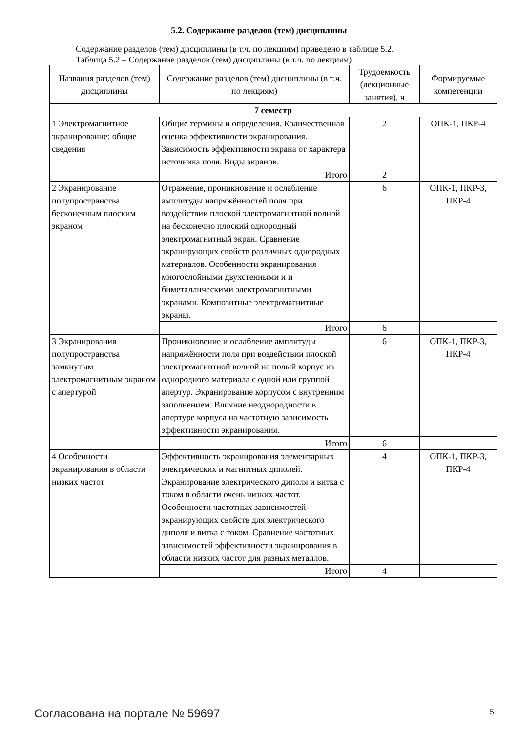5.2. Содержание разделов (тем) дисциплины
Содержание разделов (тем) дисциплины (в т.ч. по лекциям) приведено в таблице 5.2.
Таблица 5.2 – Содержание разделов (тем) дисциплины (в т.ч. по лекциям)
| Названия разделов (тем) дисциплины | Содержание разделов (тем) дисциплины (в т.ч. по лекциям) | Трудоемкость (лекционные занятия), ч | Формируемые компетенции |
| --- | --- | --- | --- |
| 7 семестр | | | |
| 1 Электромагнитное экранирование: общие сведения | Общие термины и определения. Количественная оценка эффективности экранирования. Зависимость эффективности экрана от характера источника поля. Виды экранов. | 2 | ОПК-1, ПКР-4 |
| | Итого | 2 | |
| 2 Экранирование полупространства бесконечным плоским экраном | Отражение, проникновение и ослабление амплитуды напряжённостей поля при воздействии плоской электромагнитной волной на бесконечно плоский однородный электромагнитный экран. Сравнение экранирующих свойств различных однородных материалов. Особенности экранирования многослойными двухстенными и и биметаллическими электромагнитными экранами. Композитные электромагнитные экраны. | 6 | ОПК-1, ПКР-3, ПКР-4 |
| | Итого | 6 | |
| 3 Экранирования полупространства замкнутым электромагнитным экраном с апертурой | Проникновение и ослабление амплитуды напряжённости поля при воздействии плоской электромагнитной волной на полый корпус из однородного материала с одной или группой апертур. Экранирование корпусом с внутренним заполнением. Влияние неоднородности в апертуре корпуса на частотную зависимость эффективности экранирования. | 6 | ОПК-1, ПКР-3, ПКР-4 |
| | Итого | 6 | |
| 4 Особенности экранирования в области низких частот | Эффективность экранирования элементарных электрических и магнитных диполей. Экранирование электрического диполя и витка с током в области очень низких частот. Особенности частотных зависимостей экранирующих свойств для электрического диполя и витка с током. Сравнение частотных зависимостей эффективности экранирования в области низких частот для разных металлов. | 4 | ОПК-1, ПКР-3, ПКР-4 |
| | Итого | 4 | |
Согласована на портале № 59697 5